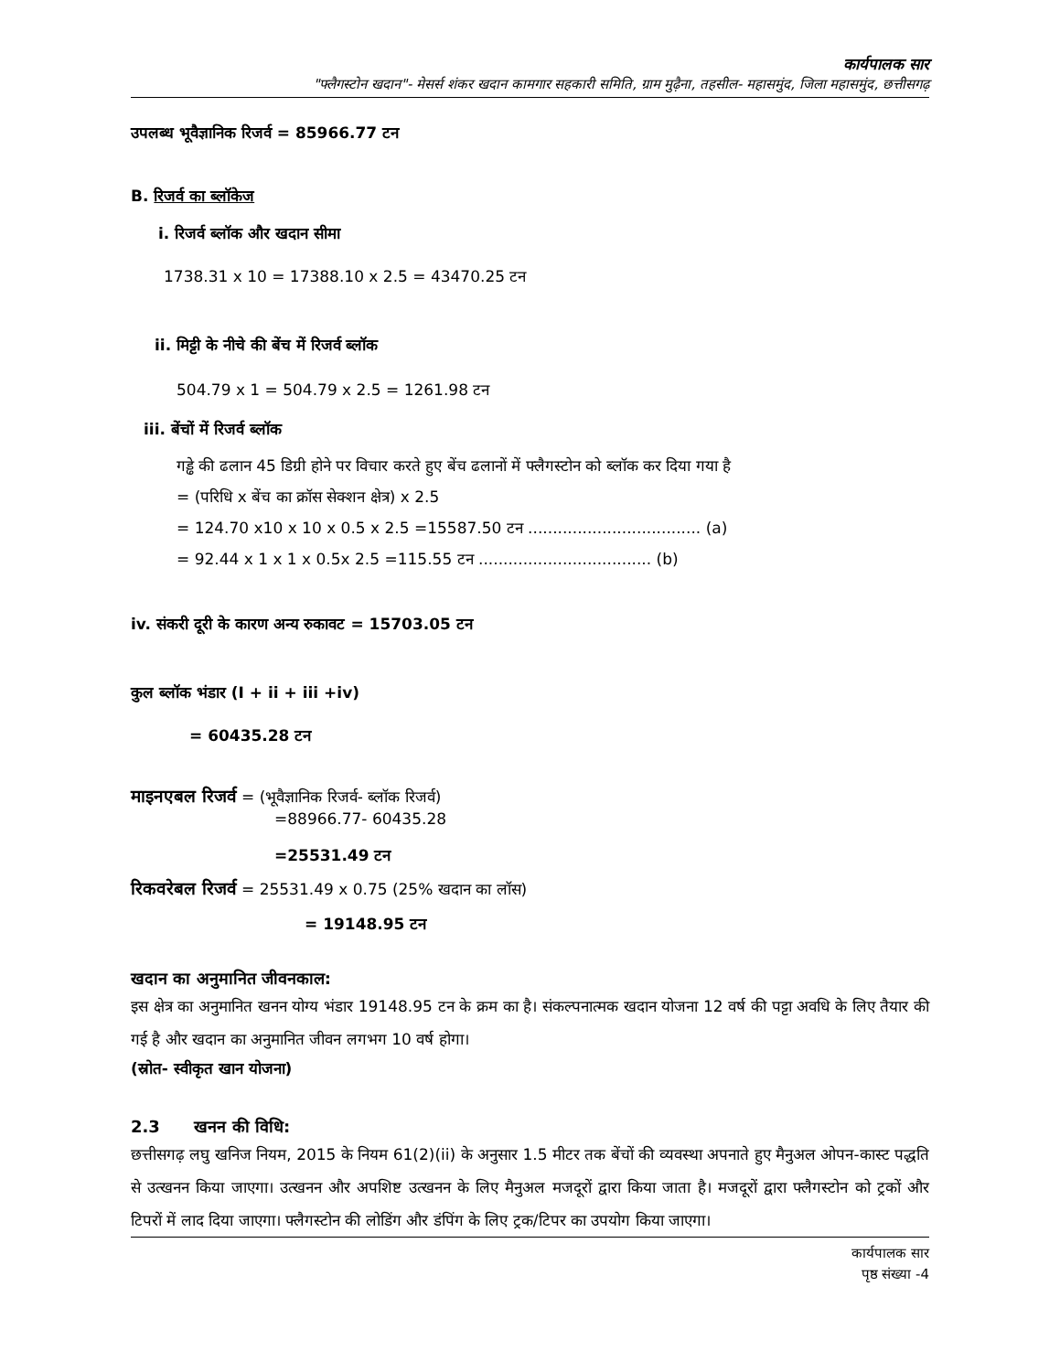कार्यपालक सार
"फ्लैगस्टोन खदान"- मेसर्स शंकर खदान कामगार सहकारी समिति, ग्राम मुढ़ैना, तहसील- महासमुंद, जिला महासमुंद, छत्तीसगढ़
उपलब्ध भूवैज्ञानिक रिजर्व = 85966.77 टन
B. रिजर्व का ब्लॉकेज
i. रिजर्व ब्लॉक और खदान सीमा
1738.31 x 10 = 17388.10 x 2.5 = 43470.25 टन
ii. मिट्टी के नीचे की बेंच में रिजर्व ब्लॉक
504.79 x 1 = 504.79 x 2.5 = 1261.98 टन
iii. बेंचों में रिजर्व ब्लॉक
गड्ढे की ढलान 45 डिग्री होने पर विचार करते हुए बेंच ढलानों में फ्लैगस्टोन को ब्लॉक कर दिया गया है
= (परिधि x बेंच का क्रॉस सेक्शन क्षेत्र) x 2.5
= 124.70 x10 x 10 x 0.5 x 2.5 =15587.50 टन ................................... (a)
= 92.44 x 1 x 1 x 0.5x 2.5 =115.55 टन ................................... (b)
iv. संकरी दूरी के कारण अन्य रुकावट = 15703.05 टन
कुल ब्लॉक भंडार (I + ii + iii +iv)
= 60435.28 टन
माइनएबल रिजर्व = (भूवैज्ञानिक रिजर्व- ब्लॉक रिजर्व)
=88966.77- 60435.28
=25531.49 टन
रिकवरेबल रिजर्व = 25531.49 x 0.75 (25% खदान का लॉस)
= 19148.95 टन
खदान का अनुमानित जीवनकाल:
इस क्षेत्र का अनुमानित खनन योग्य भंडार 19148.95 टन के क्रम का है। संकल्पनात्मक खदान योजना 12 वर्ष की पट्टा अवधि के लिए तैयार की गई है और खदान का अनुमानित जीवन लगभग 10 वर्ष होगा।
(स्रोत- स्वीकृत खान योजना)
2.3 खनन की विधि:
छत्तीसगढ़ लघु खनिज नियम, 2015 के नियम 61(2)(ii) के अनुसार 1.5 मीटर तक बेंचों की व्यवस्था अपनाते हुए मैनुअल ओपन-कास्ट पद्धति से उत्खनन किया जाएगा। उत्खनन और अपशिष्ट उत्खनन के लिए मैनुअल मजदूरों द्वारा किया जाता है। मजदूरों द्वारा फ्लैगस्टोन को ट्रकों और टिपरों में लाद दिया जाएगा। फ्लैगस्टोन की लोडिंग और डंपिंग के लिए ट्रक/टिपर का उपयोग किया जाएगा।
कार्यपालक सार
पृष्ठ संख्या -4